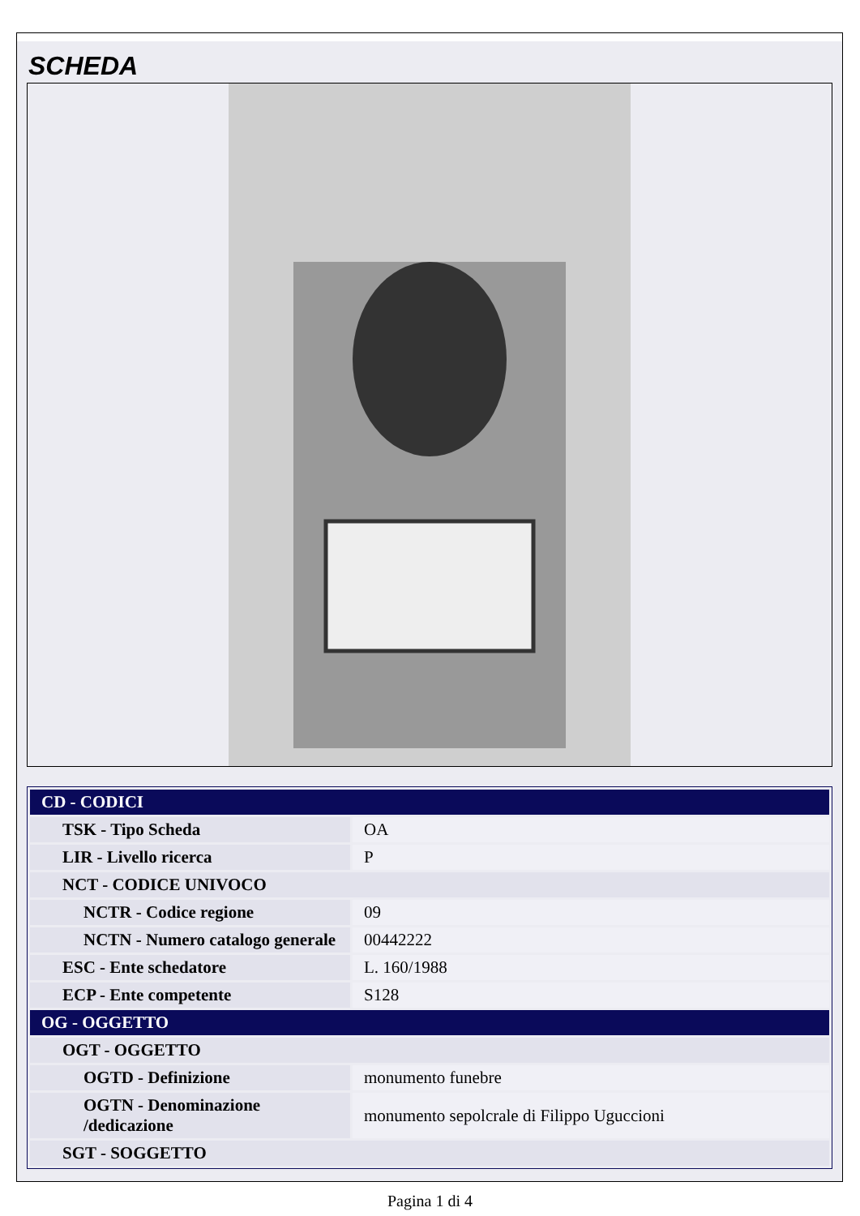SCHEDA
| CD - CODICI | |
| TSK - Tipo Scheda | OA |
| LIR - Livello ricerca | P |
| NCT - CODICE UNIVOCO | |
| NCTR - Codice regione | 09 |
| NCTN - Numero catalogo generale | 00442222 |
| ESC - Ente schedatore | L. 160/1988 |
| ECP - Ente competente | S128 |
| OG - OGGETTO | |
| OGT - OGGETTO | |
| OGTD - Definizione | monumento funebre |
| OGTN - Denominazione /dedicazione | monumento sepolcrale di Filippo Uguccioni |
| SGT - SOGGETTO | |
Pagina 1 di 4